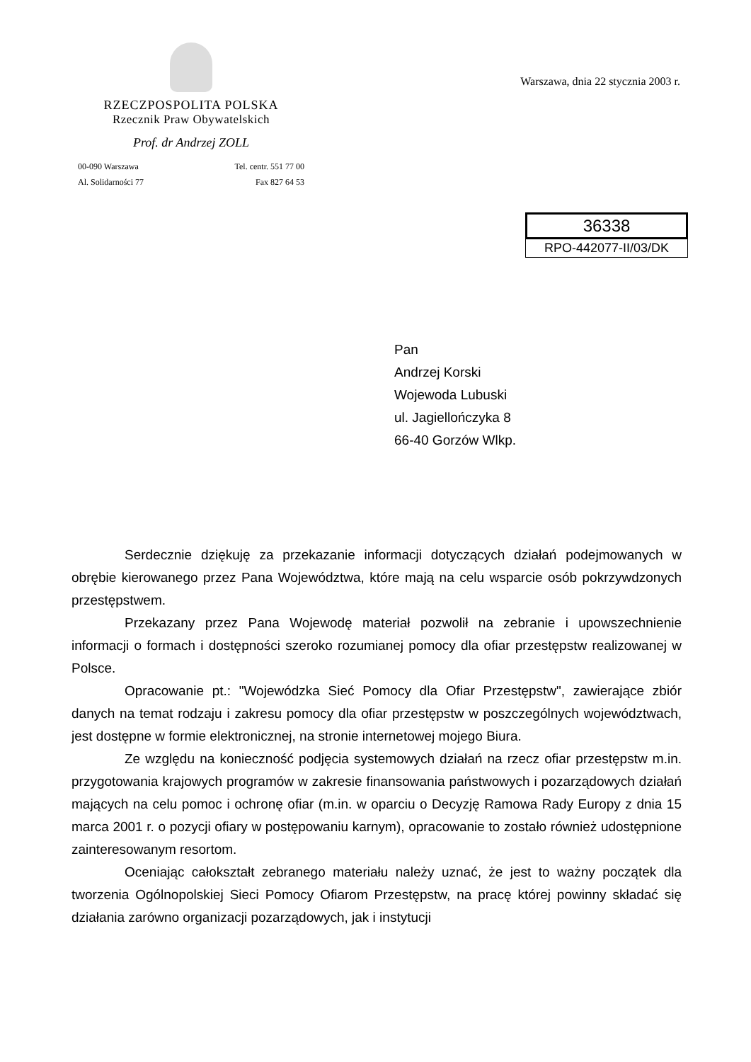RZECZPOSPOLITA POLSKA
Rzecznik Praw Obywatelskich
Prof. dr Andrzej ZOLL
00-090 Warszawa
Al. Solidarności 77
Tel. centr. 551 77 00
Fax 827 64 53
Warszawa, dnia 22 stycznia 2003 r.
36338
RPO-442077-II/03/DK
Pan
Andrzej Korski
Wojewoda Lubuski
ul. Jagiellończyka 8
66-40 Gorzów Wlkp.
Serdecznie dziękuję za przekazanie informacji dotyczących działań podejmowanych w obrębie kierowanego przez Pana Województwa, które mają na celu wsparcie osób pokrzywdzonych przestępstwem.
Przekazany przez Pana Wojewodę materiał pozwolił na zebranie i upowszechnienie informacji o formach i dostępności szeroko rozumianej pomocy dla ofiar przestępstw realizowanej w Polsce.
Opracowanie pt.: "Wojewódzka Sieć Pomocy dla Ofiar Przestępstw", zawierające zbiór danych na temat rodzaju i zakresu pomocy dla ofiar przestępstw w poszczególnych województwach, jest dostępne w formie elektronicznej, na stronie internetowej mojego Biura.
Ze względu na konieczność podjęcia systemowych działań na rzecz ofiar przestępstw m.in. przygotowania krajowych programów w zakresie finansowania państwowych i pozarządowych działań mających na celu pomoc i ochronę ofiar (m.in. w oparciu o Decyzję Ramowa Rady Europy z dnia 15 marca 2001 r. o pozycji ofiary w postępowaniu karnym), opracowanie to zostało również udostępnione zainteresowanym resortom.
Oceniając całokształt zebranego materiału należy uznać, że jest to ważny początek dla tworzenia Ogólnopolskiej Sieci Pomocy Ofiarom Przestępstw, na pracę której powinny składać się działania zarówno organizacji pozarządowych, jak i instytucji